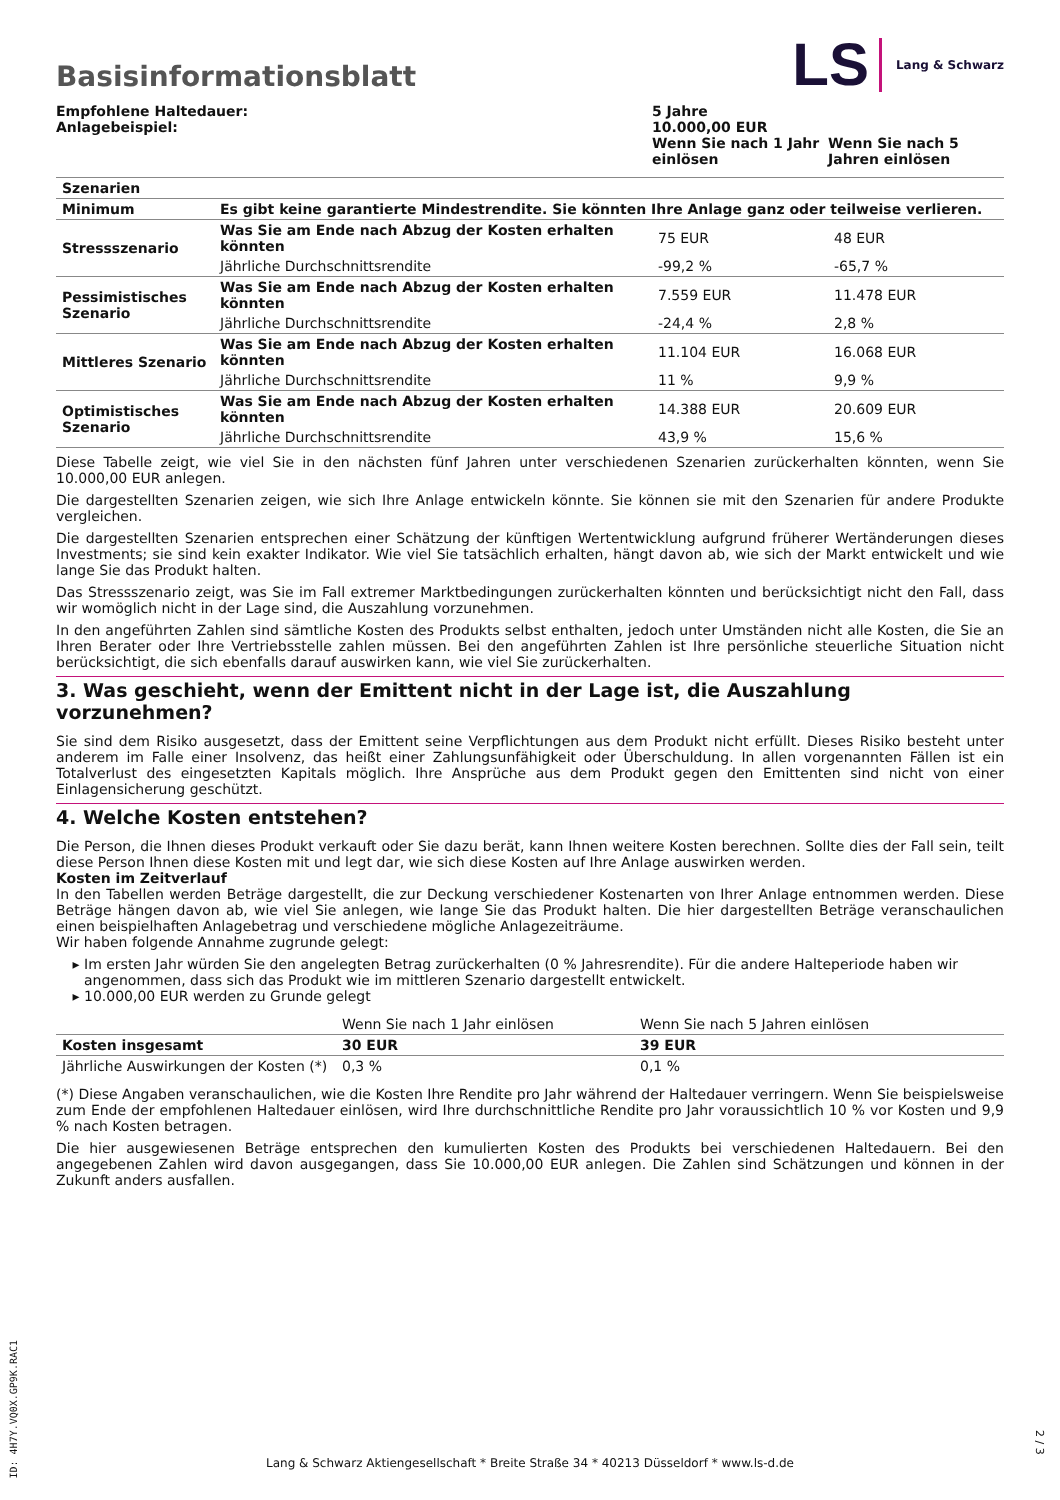LS Lang & Schwarz
Basisinformationsblatt
| Empfohlene Haltedauer: Anlagebeispiel: | 5 Jahre 10.000,00 EUR | |
| | Wenn Sie nach 1 Jahr einlösen | Wenn Sie nach 5 Jahren einlösen |
| Szenarien | | | |
| Minimum | Es gibt keine garantierte Mindestrendite. Sie könnten Ihre Anlage ganz oder teilweise verlieren. | | |
| Stressszenario | Was Sie am Ende nach Abzug der Kosten erhalten könnten | 75 EUR | 48 EUR |
| | Jährliche Durchschnittsrendite | -99,2 % | -65,7 % |
| Pessimistisches Szenario | Was Sie am Ende nach Abzug der Kosten erhalten könnten | 7.559 EUR | 11.478 EUR |
| | Jährliche Durchschnittsrendite | -24,4 % | 2,8 % |
| Mittleres Szenario | Was Sie am Ende nach Abzug der Kosten erhalten könnten | 11.104 EUR | 16.068 EUR |
| | Jährliche Durchschnittsrendite | 11 % | 9,9 % |
| Optimistisches Szenario | Was Sie am Ende nach Abzug der Kosten erhalten könnten | 14.388 EUR | 20.609 EUR |
| | Jährliche Durchschnittsrendite | 43,9 % | 15,6 % |
Diese Tabelle zeigt, wie viel Sie in den nächsten fünf Jahren unter verschiedenen Szenarien zurückerhalten könnten, wenn Sie 10.000,00 EUR anlegen.
Die dargestellten Szenarien zeigen, wie sich Ihre Anlage entwickeln könnte. Sie können sie mit den Szenarien für andere Produkte vergleichen.
Die dargestellten Szenarien entsprechen einer Schätzung der künftigen Wertentwicklung aufgrund früherer Wertänderungen dieses Investments; sie sind kein exakter Indikator. Wie viel Sie tatsächlich erhalten, hängt davon ab, wie sich der Markt entwickelt und wie lange Sie das Produkt halten.
Das Stressszenario zeigt, was Sie im Fall extremer Marktbedingungen zurückerhalten könnten und berücksichtigt nicht den Fall, dass wir womöglich nicht in der Lage sind, die Auszahlung vorzunehmen.
In den angeführten Zahlen sind sämtliche Kosten des Produkts selbst enthalten, jedoch unter Umständen nicht alle Kosten, die Sie an Ihren Berater oder Ihre Vertriebsstelle zahlen müssen. Bei den angeführten Zahlen ist Ihre persönliche steuerliche Situation nicht berücksichtigt, die sich ebenfalls darauf auswirken kann, wie viel Sie zurückerhalten.
3. Was geschieht, wenn der Emittent nicht in der Lage ist, die Auszahlung vorzunehmen?
Sie sind dem Risiko ausgesetzt, dass der Emittent seine Verpflichtungen aus dem Produkt nicht erfüllt. Dieses Risiko besteht unter anderem im Falle einer Insolvenz, das heißt einer Zahlungsunfähigkeit oder Überschuldung. In allen vorgenannten Fällen ist ein Totalverlust des eingesetzten Kapitals möglich. Ihre Ansprüche aus dem Produkt gegen den Emittenten sind nicht von einer Einlagensicherung geschützt.
4. Welche Kosten entstehen?
Die Person, die Ihnen dieses Produkt verkauft oder Sie dazu berät, kann Ihnen weitere Kosten berechnen. Sollte dies der Fall sein, teilt diese Person Ihnen diese Kosten mit und legt dar, wie sich diese Kosten auf Ihre Anlage auswirken werden.
Kosten im Zeitverlauf
In den Tabellen werden Beträge dargestellt, die zur Deckung verschiedener Kostenarten von Ihrer Anlage entnommen werden. Diese Beträge hängen davon ab, wie viel Sie anlegen, wie lange Sie das Produkt halten. Die hier dargestellten Beträge veranschaulichen einen beispielhaften Anlagebetrag und verschiedene mögliche Anlagezeiträume.
Wir haben folgende Annahme zugrunde gelegt:
Im ersten Jahr würden Sie den angelegten Betrag zurückerhalten (0 % Jahresrendite). Für die andere Halteperiode haben wir angenommen, dass sich das Produkt wie im mittleren Szenario dargestellt entwickelt.
10.000,00 EUR werden zu Grunde gelegt
| | Wenn Sie nach 1 Jahr einlösen | Wenn Sie nach 5 Jahren einlösen |
| Kosten insgesamt | 30 EUR | 39 EUR |
| Jährliche Auswirkungen der Kosten (*) | 0,3 % | 0,1 % |
(*) Diese Angaben veranschaulichen, wie die Kosten Ihre Rendite pro Jahr während der Haltedauer verringern. Wenn Sie beispielsweise zum Ende der empfohlenen Haltedauer einlösen, wird Ihre durchschnittliche Rendite pro Jahr voraussichtlich 10 % vor Kosten und 9,9 % nach Kosten betragen.
Die hier ausgewiesenen Beträge entsprechen den kumulierten Kosten des Produkts bei verschiedenen Haltedauern. Bei den angegebenen Zahlen wird davon ausgegangen, dass Sie 10.000,00 EUR anlegen. Die Zahlen sind Schätzungen und können in der Zukunft anders ausfallen.
ID: 4H7Y.VQ0X.GP9K.RAC1
2 / 3
Lang & Schwarz Aktiengesellschaft * Breite Straße 34 * 40213 Düsseldorf * www.ls-d.de